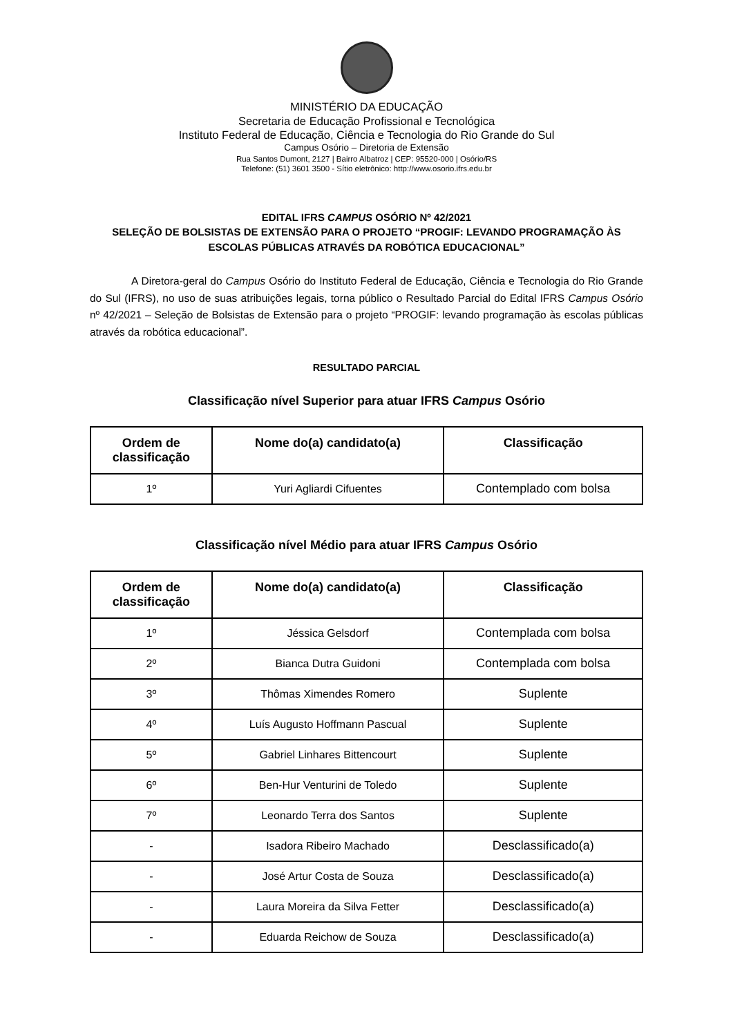MINISTÉRIO DA EDUCAÇÃO
Secretaria de Educação Profissional e Tecnológica
Instituto Federal de Educação, Ciência e Tecnologia do Rio Grande do Sul
Campus Osório – Diretoria de Extensão
Rua Santos Dumont, 2127 | Bairro Albatroz | CEP: 95520-000 | Osório/RS
Telefone: (51) 3601 3500 - Sítio eletrônico: http://www.osorio.ifrs.edu.br
EDITAL IFRS CAMPUS OSÓRIO Nº 42/2021
SELEÇÃO DE BOLSISTAS DE EXTENSÃO PARA O PROJETO “PROGIF: LEVANDO PROGRAMAÇÃO ÀS ESCOLAS PÚBLICAS ATRAVÉS DA ROBÓTICA EDUCACIONAL”
A Diretora-geral do Campus Osório do Instituto Federal de Educação, Ciência e Tecnologia do Rio Grande do Sul (IFRS), no uso de suas atribuições legais, torna público o Resultado Parcial do Edital IFRS Campus Osório nº 42/2021 – Seleção de Bolsistas de Extensão para o projeto “PROGIF: levando programação às escolas públicas através da robótica educacional”.
RESULTADO PARCIAL
Classificação nível Superior para atuar IFRS Campus Osório
| Ordem de classificação | Nome do(a) candidato(a) | Classificação |
| --- | --- | --- |
| 1º | Yuri Agliardi Cifuentes | Contemplado com bolsa |
Classificação nível Médio para atuar IFRS Campus Osório
| Ordem de classificação | Nome do(a) candidato(a) | Classificação |
| --- | --- | --- |
| 1º | Jéssica Gelsdorf | Contemplada com bolsa |
| 2º | Bianca Dutra Guidoni | Contemplada com bolsa |
| 3º | Thômas Ximendes Romero | Suplente |
| 4º | Luís Augusto Hoffmann Pascual | Suplente |
| 5º | Gabriel Linhares Bittencourt | Suplente |
| 6º | Ben-Hur Venturini de Toledo | Suplente |
| 7º | Leonardo Terra dos Santos | Suplente |
| - | Isadora Ribeiro Machado | Desclassificado(a) |
| - | José Artur Costa de Souza | Desclassificado(a) |
| - | Laura Moreira da Silva Fetter | Desclassificado(a) |
| - | Eduarda Reichow de Souza | Desclassificado(a) |